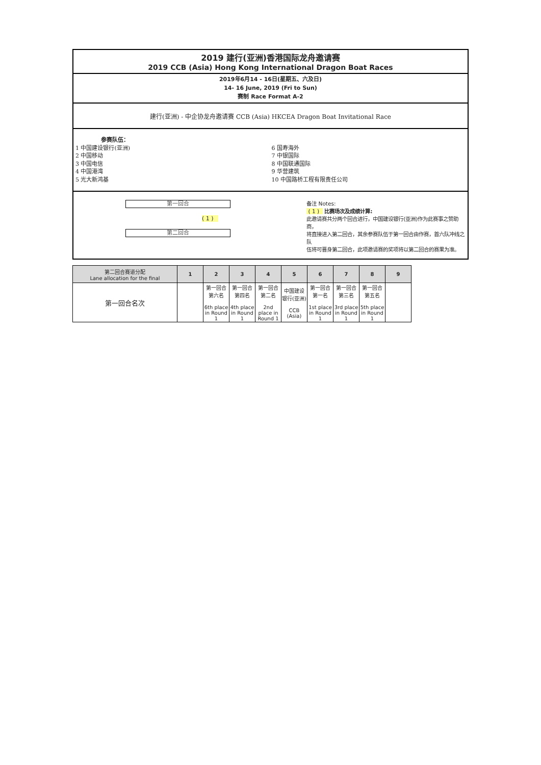2019 建行(亚洲)香港国际龙舟邀请赛
2019 CCB (Asia) Hong Kong International Dragon Boat Races
2019年6月14 - 16日(星期五、六及日)
14- 16 June, 2019 (Fri to Sun)
赛制 Race Format A-2
建行(亚洲) - 中企协龙舟邀请赛 CCB (Asia) HKCEA Dragon Boat Invitational Race
参赛队伍：
1 中国建设银行(亚洲)
2 中国移动
3 中国电信
4 中国港湾
5 光大新鸿基
6 国寿海外
7 中银国际
8 中国联通国际
9 华营建筑
10 中国路桥工程有限责任公司
第一回合
( 1 )
第二回合
备注 Notes:
( 1 ) 比赛场次及成绩计算:
此邀请赛共分两个回合进行，中国建设银行(亚洲)作为此赛事之赞助商，
将直接进入第二回合，其余参赛队伍于第一回合由作赛，首六队冲线之队
伍将可晋身第二回合，此项邀请赛的奖项将以第二回合的赛果为准。
| 第二回合赛道分配 Lane allocation for the final | 1 | 2 | 3 | 4 | 5 | 6 | 7 | 8 | 9 |
| --- | --- | --- | --- | --- | --- | --- | --- | --- | --- |
| 第一回合名次 | | 第一回合 第六名 6th place in Round 1 | 第一回合 第四名 4th place in Round 1 | 第一回合 第二名 2nd place in Round 1 | 中国建设银行(亚洲) CCB (Asia) | 第一回合 第一名 1st place in Round 1 | 第一回合 第三名 3rd place in Round 1 | 第一回合 第五名 5th place in Round 1 | |